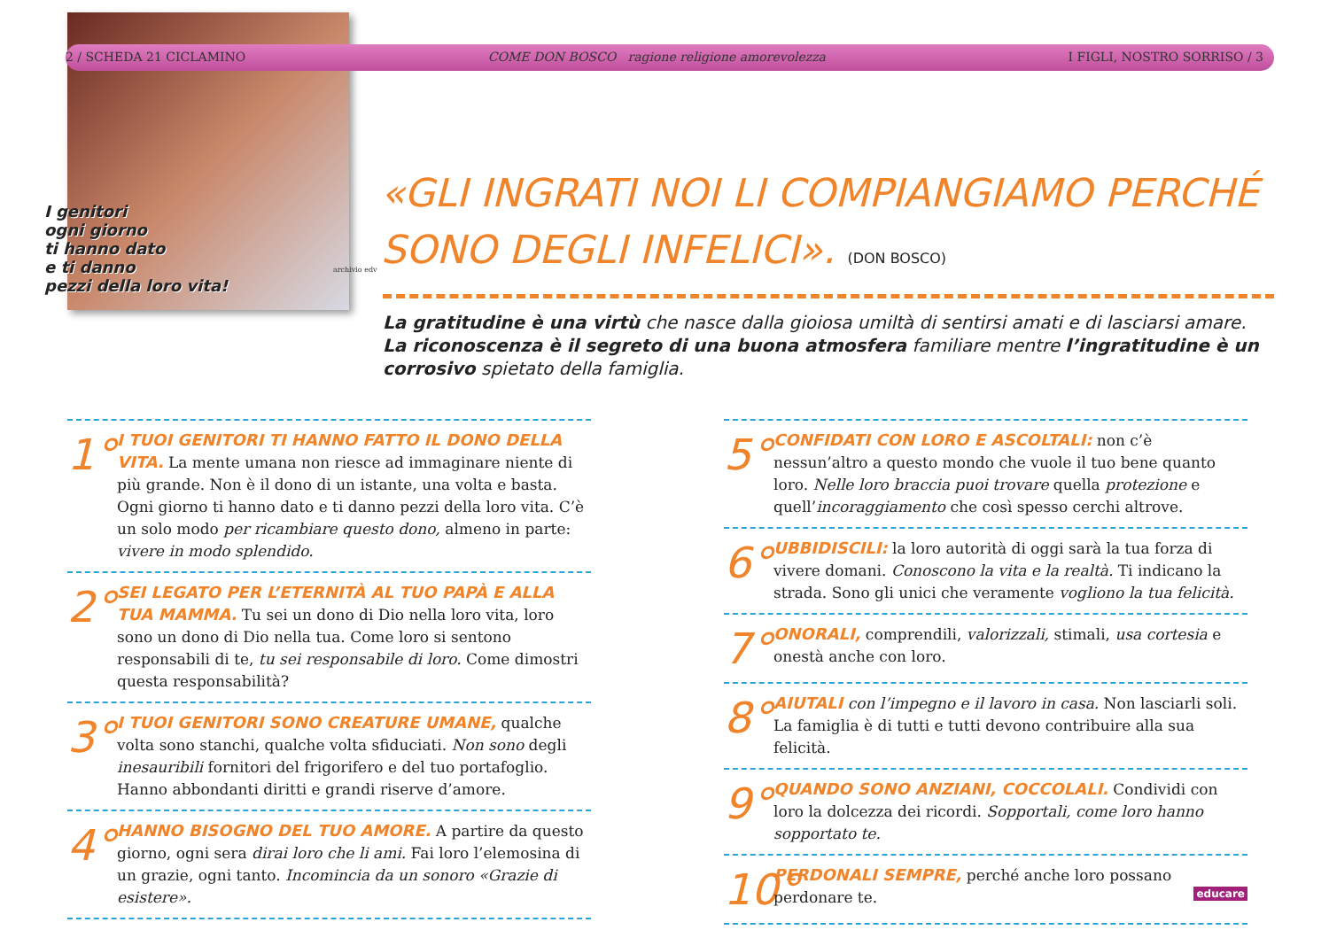2 / SCHEDA 21 CICLAMINO COME DON BOSCO ragione religione amorevolezza I FIGLI, NOSTRO SORRISO / 3
I genitori
ogni giorno
ti hanno dato
e ti danno
pezzi della loro vita!
archivio edv
«GLI INGRATI NOI LI COMPIANGIAMO PERCHÉ SONO DEGLI INFELICI». (DON BOSCO)
La gratitudine è una virtù che nasce dalla gioiosa umiltà di sentirsi amati e di lasciarsi amare. La riconoscenza è il segreto di una buona atmosfera familiare mentre l’ingratitudine è un corrosivo spietato della famiglia.
1°
I TUOI GENITORI TI HANNO FATTO IL DONO DELLA VITA. La mente umana non riesce ad immaginare niente di più grande. Non è il dono di un istante, una volta e basta. Ogni giorno ti hanno dato e ti danno pezzi della loro vita. C’è un solo modo per ricambiare questo dono, almeno in parte: vivere in modo splendido.
2°
SEI LEGATO PER L’ETERNITÀ AL TUO PAPÀ E ALLA TUA MAMMA. Tu sei un dono di Dio nella loro vita, loro sono un dono di Dio nella tua. Come loro si sentono responsabili di te, tu sei responsabile di loro. Come dimostri questa responsabilità?
3°
I TUOI GENITORI SONO CREATURE UMANE, qualche volta sono stanchi, qualche volta sfiduciati. Non sono degli inesauribili fornitori del frigorifero e del tuo portafoglio. Hanno abbondanti diritti e grandi riserve d’amore.
4°
HANNO BISOGNO DEL TUO AMORE. A partire da questo giorno, ogni sera dirai loro che li ami. Fai loro l’elemosina di un grazie, ogni tanto. Incomincia da un sonoro «Grazie di esistere».
5°
CONFIDATI CON LORO E ASCOLTALI: non c’è nessun’altro a questo mondo che vuole il tuo bene quanto loro. Nelle loro braccia puoi trovare quella protezione e quell’incoraggiamento che così spesso cerchi altrove.
6°
UBBIDISCILI: la loro autorità di oggi sarà la tua forza di vivere domani. Conoscono la vita e la realtà. Ti indicano la strada. Sono gli unici che veramente vogliono la tua felicità.
7°
ONORALI, comprendili, valorizzali, stimali, usa cortesia e onestà anche con loro.
8°
AIUTALI con l’impegno e il lavoro in casa. Non lasciarli soli. La famiglia è di tutti e tutti devono contribuire alla sua felicità.
9°
QUANDO SONO ANZIANI, COCCOLALI. Condividi con loro la dolcezza dei ricordi. Sopportali, come loro hanno sopportato te.
10°
PERDONALI SEMPRE, perché anche loro possano perdonare te. educare